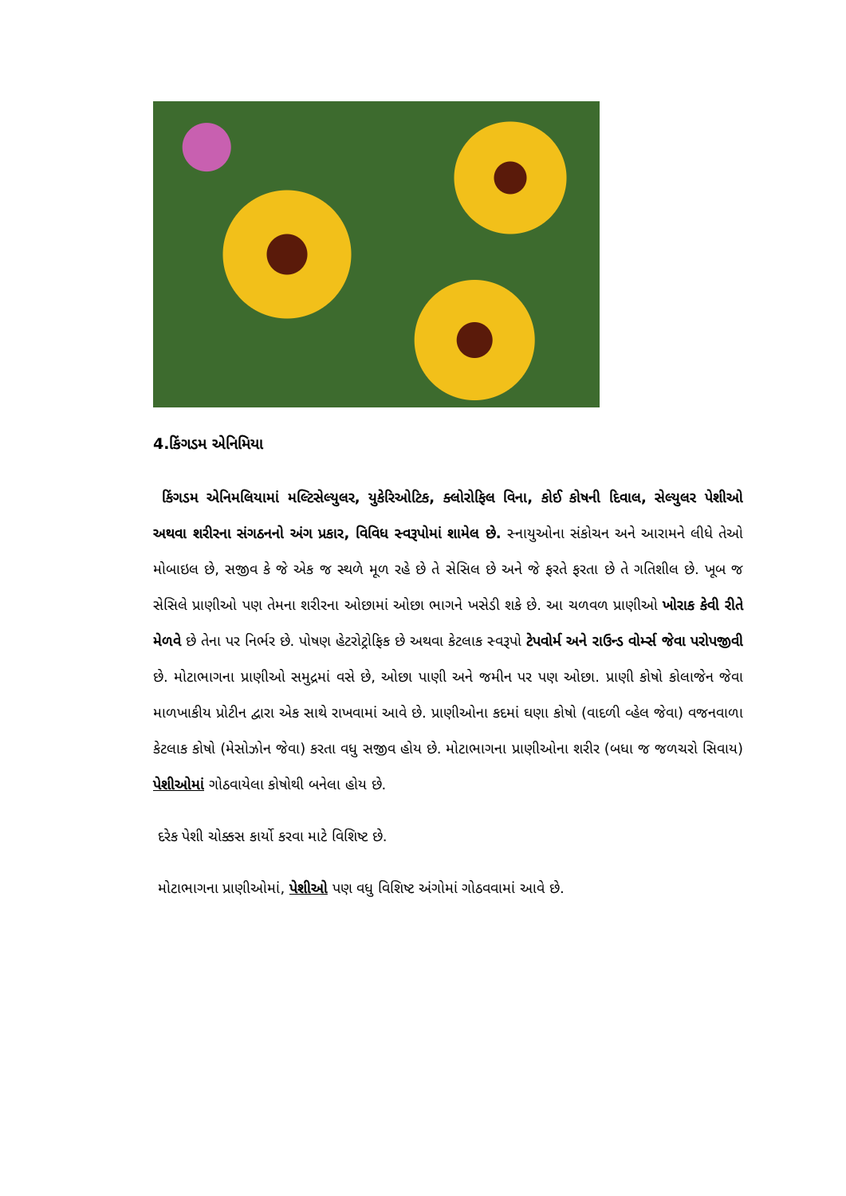4.કિંગડમ એનિમિયા
કિંગડમ એનિમલિયામાં મલ્ટિસેલ્યુલર, યુકેરિઓટિક, ક્લોરોફિલ વિના, કોઈ કોષની દિવાલ, સેલ્યુલર પેશીઓ અથવા શરીરના સંગઠનનો અંગ પ્રકાર, વિવિધ સ્વરૂપોમાં શામેલ છે. સ્નાયુઓના સંકોચન અને આરામને લીધે તેઓ મોબાઇલ છે, સજીવ કે જે એક જ સ્થળે મૂળ રહે છે તે સેસિલ છે અને જે ફરતે ફરતા છે તે ગતિશીલ છે. ખૂબ જ સેસિલે પ્રાણીઓ પણ તેમના શરીરના ઓછામાં ઓછા ભાગને ખસેડી શકે છે. આ ચળવળ પ્રાણીઓ ખોરાક કેવી રીતે મેળવે છે તેના પર નિર્ભર છે. પોષણ હેટરોટ્રોફિક છે અથવા કેટલાક સ્વરૂપો ટેપવોર્મ અને રાઉન્ડ વોર્મ્સ જેવા પરોપજીવી છે. મોટાભાગના પ્રાણીઓ સમુદ્રમાં વસે છે, ઓછા પાણી અને જમીન પર પણ ઓછા. પ્રાણી કોષો કોલાજેન જેવા માળખાકીય પ્રોટીન દ્વારા એક સાથે રાખવામાં આવે છે. પ્રાણીઓના કદમાં ઘણા કોષો (વાદળી વ્હેલ જેવા) વજનવાળા કેટલાક કોષો (મેસોઝોન જેવા) કરતા વધુ સજીવ હોય છે. મોટાભાગના પ્રાણીઓના શરીર (બધા જ જળચરો સિવાય) પેશીઓમાં ગોઠવાયેલા કોષોથી બનેલા હોય છે.
દરેક પેશી ચોક્કસ કાર્યો કરવા માટે વિશિષ્ટ છે.
મોટાભાગના પ્રાણીઓમાં, પેશીઓ પણ વધુ વિશિષ્ટ અંગોમાં ગોઠવવામાં આવે છે.